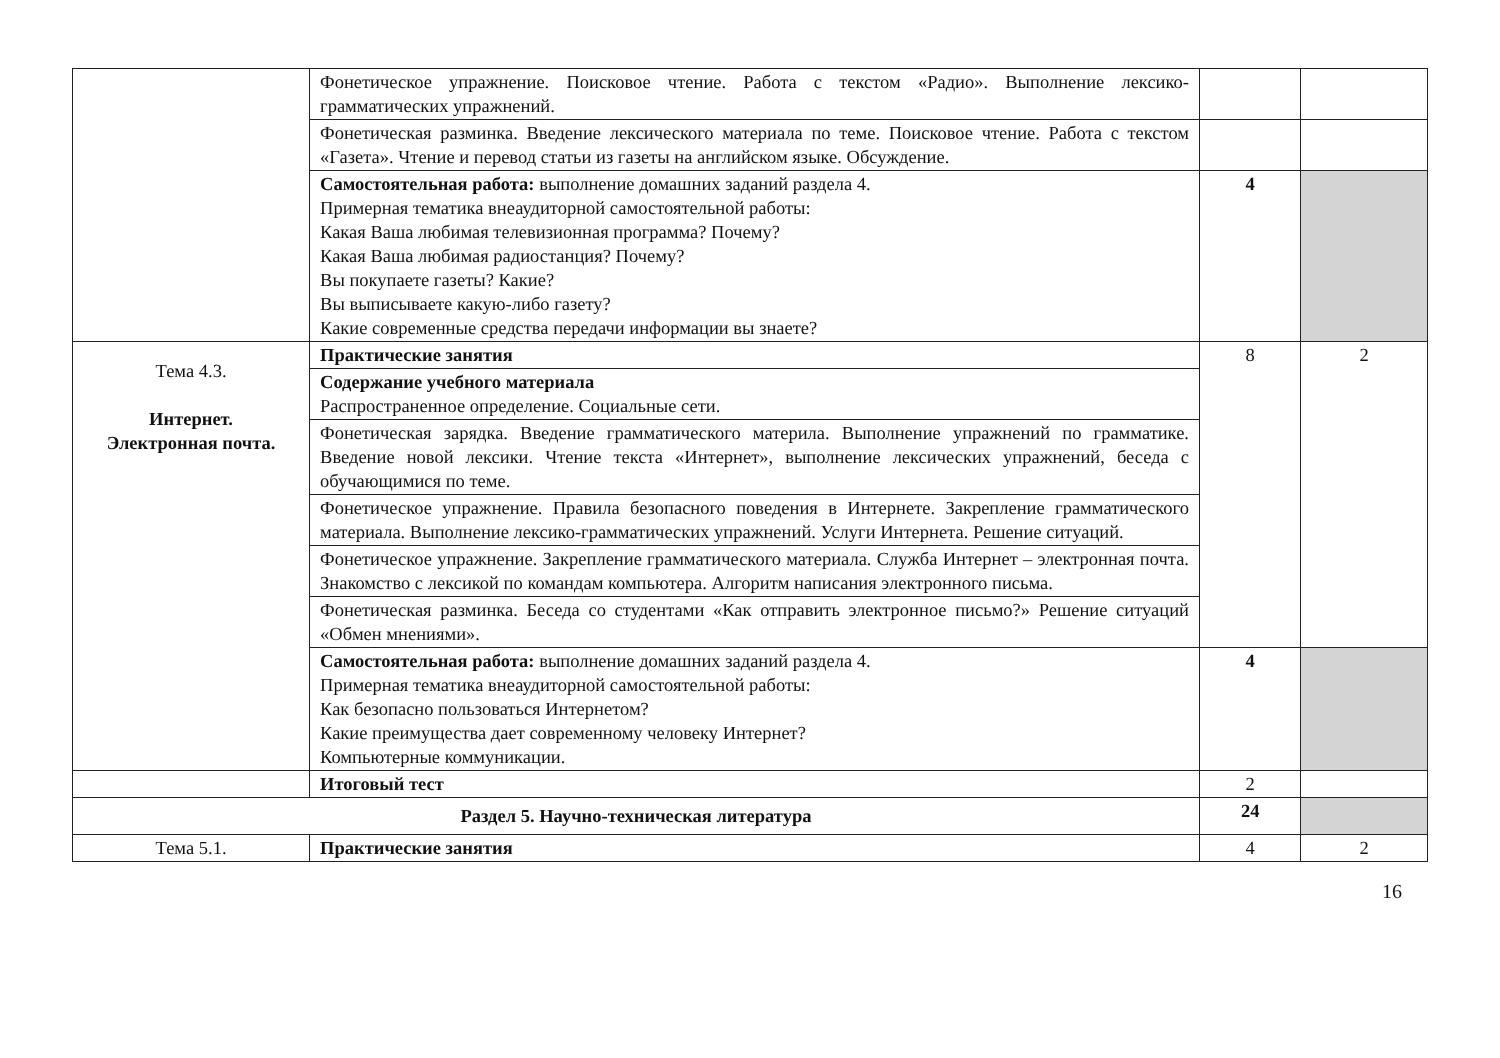| | Фонетическое упражнение. Поисковое чтение. Работа с текстом «Радио». Выполнение лексико-грамматических упражнений. | | |
| | Фонетическая разминка. Введение лексического материала по теме. Поисковое чтение. Работа с текстом «Газета». Чтение и перевод статьи из газеты на английском языке. Обсуждение. | | |
| | Самостоятельная работа: выполнение домашних заданий раздела 4. Примерная тематика внеаудиторной самостоятельной работы: Какая Ваша любимая телевизионная программа? Почему? Какая Ваша любимая радиостанция? Почему? Вы покупаете газеты? Какие? Вы выписываете какую-либо газету? Какие современные средства передачи информации вы знаете? | 4 | |
| Тема 4.3. Интернет. Электронная почта. | Практические занятия | 8 | 2 |
| | Содержание учебного материала Распространенное определение. Социальные сети. | | |
| | Фонетическая зарядка. Введение грамматического материла. Выполнение упражнений по грамматике. Введение новой лексики. Чтение текста «Интернет», выполнение лексических упражнений, беседа с обучающимися по теме. | | |
| | Фонетическое упражнение. Правила безопасного поведения в Интернете. Закрепление грамматического материала. Выполнение лексико-грамматических упражнений. Услуги Интернета. Решение ситуаций. | | |
| | Фонетическое упражнение. Закрепление грамматического материала. Служба Интернет – электронная почта. Знакомство с лексикой по командам компьютера. Алгоритм написания электронного письма. | | |
| | Фонетическая разминка. Беседа со студентами «Как отправить электронное письмо?» Решение ситуаций «Обмен мнениями». | | |
| | Самостоятельная работа: выполнение домашних заданий раздела 4. Примерная тематика внеаудиторной самостоятельной работы: Как безопасно пользоваться Интернетом? Какие преимущества дает современному человеку Интернет? Компьютерные коммуникации. | 4 | |
| | Итоговый тест | 2 | |
| Раздел 5. Научно-техническая литература | | 24 | |
| Тема 5.1. | Практические занятия | 4 | 2 |
16